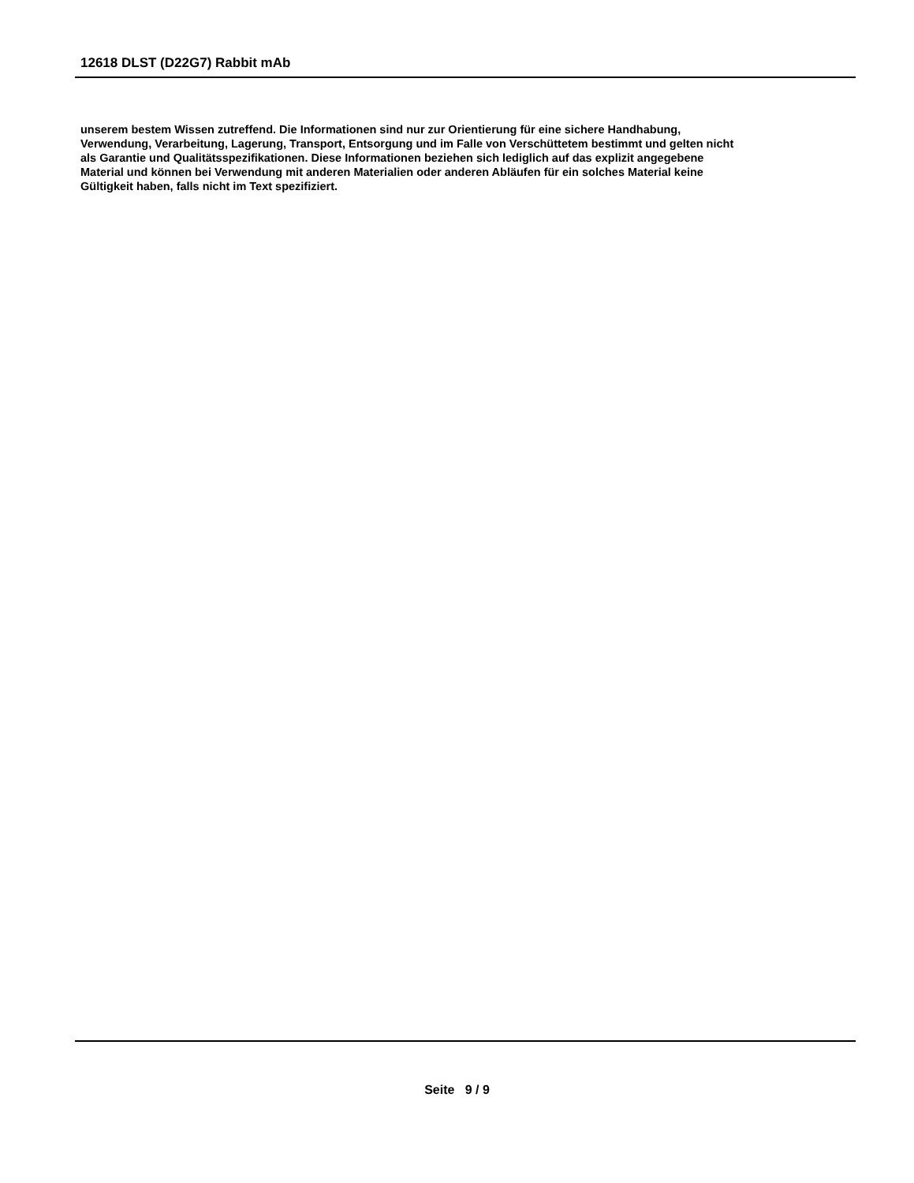12618 DLST (D22G7) Rabbit mAb
unserem bestem Wissen zutreffend. Die Informationen sind nur zur Orientierung für eine sichere Handhabung,
Verwendung, Verarbeitung, Lagerung, Transport, Entsorgung und im Falle von Verschüttetem bestimmt und gelten nicht
als Garantie und Qualitätsspezifikationen. Diese Informationen beziehen sich lediglich auf das explizit angegebene
Material und können bei Verwendung mit anderen Materialien oder anderen Abläufen für ein solches Material keine
Gültigkeit haben, falls nicht im Text spezifiziert.
Seite 9 / 9